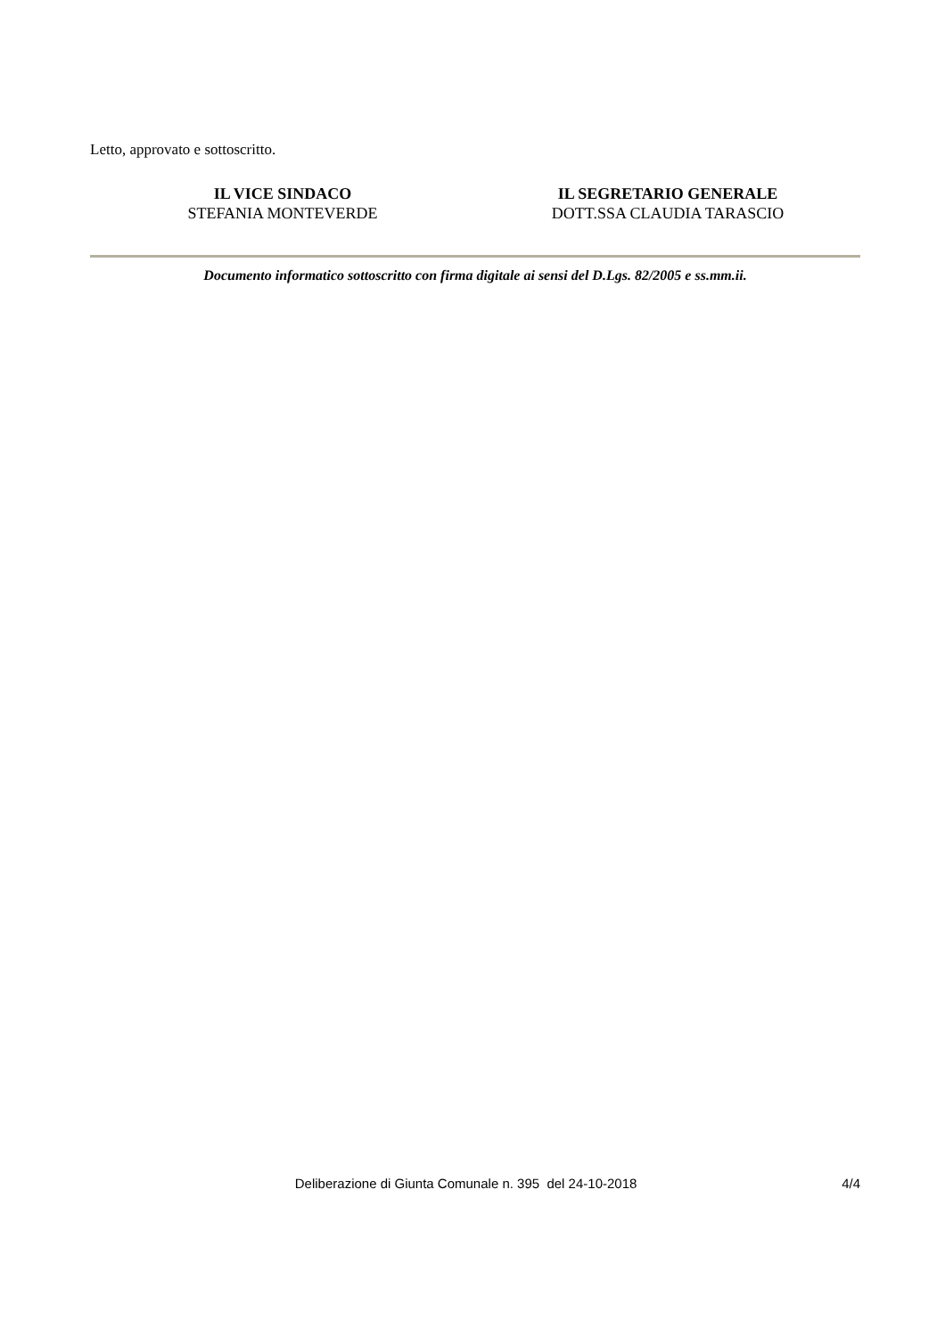Letto, approvato e sottoscritto.
IL VICE SINDACO
STEFANIA MONTEVERDE
IL SEGRETARIO GENERALE
DOTT.SSA CLAUDIA TARASCIO
Documento informatico sottoscritto con firma digitale ai sensi del D.Lgs. 82/2005 e ss.mm.ii.
Deliberazione di Giunta Comunale n. 395 del 24-10-2018 4/4